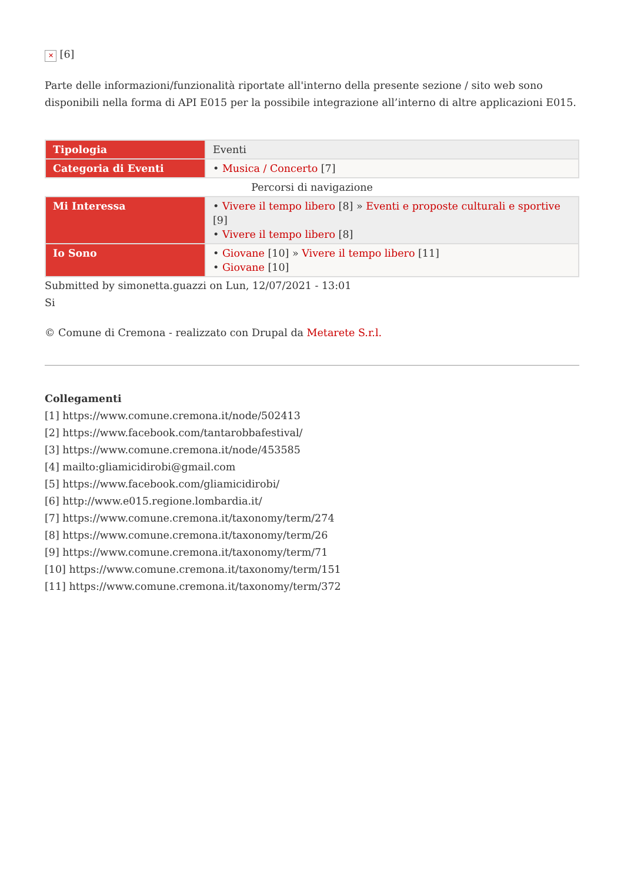✕ [6]
Parte delle informazioni/funzionalità riportate all'interno della presente sezione / sito web sono disponibili nella forma di API E015 per la possibile integrazione all’interno di altre applicazioni E015.
| Tipologia | Eventi |
| Categoria di Eventi | • Musica / Concerto [7] |
| Percorsi di navigazione | |
| Mi Interessa | • Vivere il tempo libero [8] » Eventi e proposte culturali e sportive [9] • Vivere il tempo libero [8] |
| Io Sono | • Giovane [10] » Vivere il tempo libero [11] • Giovane [10] |
Submitted by simonetta.guazzi on Lun, 12/07/2021 - 13:01
Si
© Comune di Cremona - realizzato con Drupal da Metarete S.r.l.
Collegamenti
[1] https://www.comune.cremona.it/node/502413
[2] https://www.facebook.com/tantarobbafestival/
[3] https://www.comune.cremona.it/node/453585
[4] mailto:gliamicidirobi@gmail.com
[5] https://www.facebook.com/gliamicidirobi/
[6] http://www.e015.regione.lombardia.it/
[7] https://www.comune.cremona.it/taxonomy/term/274
[8] https://www.comune.cremona.it/taxonomy/term/26
[9] https://www.comune.cremona.it/taxonomy/term/71
[10] https://www.comune.cremona.it/taxonomy/term/151
[11] https://www.comune.cremona.it/taxonomy/term/372